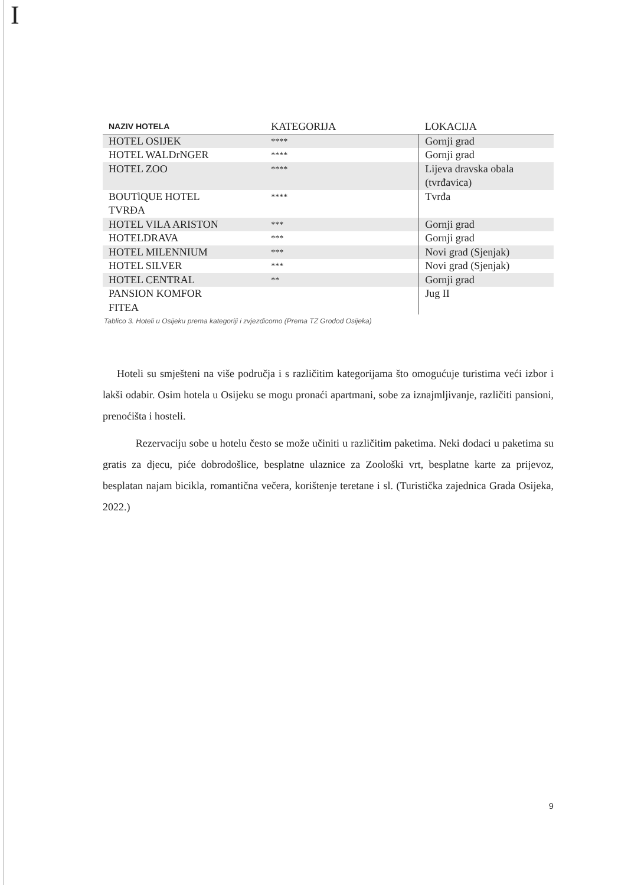I
| NAZIV HOTELA | KATEGORIJA | LOKACIJA |
| --- | --- | --- |
| HOTEL OSIJEK | **** | Gornji grad |
| HOTEL WALDrNGER | **** | Gornji grad |
| HOTEL ZOO | **** | Lijeva dravska obala (tvrđavica) |
| BOUTlQUE HOTEL TVRĐA | **** | Tvrđa |
| HOTEL VILA ARISTON | *** | Gornji grad |
| HOTELDRAVA | *** | Gornji grad |
| HOTEL MILENNIUM | *** | Novi grad (Sjenjak) |
| HOTEL SILVER | *** | Novi grad (Sjenjak) |
| HOTEL CENTRAL | ** | Gornji grad |
| PANSION KOMFOR FITEA | | Jug II |
Tablico 3. Hoteli u Osijeku prema kategoriji i zvjezdicomo (Prema TZ Grodod Osijeka)
Hoteli su smješteni na više područja i s različitim kategorijama što omogućuje turistima veći izbor i lakši odabir. Osim hotela u Osijeku se mogu pronaći apartmani, sobe za iznajmljivanje, različiti pansioni, prenoćišta i hosteli.
Rezervaciju sobe u hotelu često se može učiniti u različitim paketima. Neki dodaci u paketima su gratis za djecu, piće dobrodošlice, besplatne ulaznice za Zoološki vrt, besplatne karte za prijevoz, besplatan najam bicikla, romantična večera, korištenje teretane i sl. (Turistička zajednica Grada Osijeka, 2022.)
9